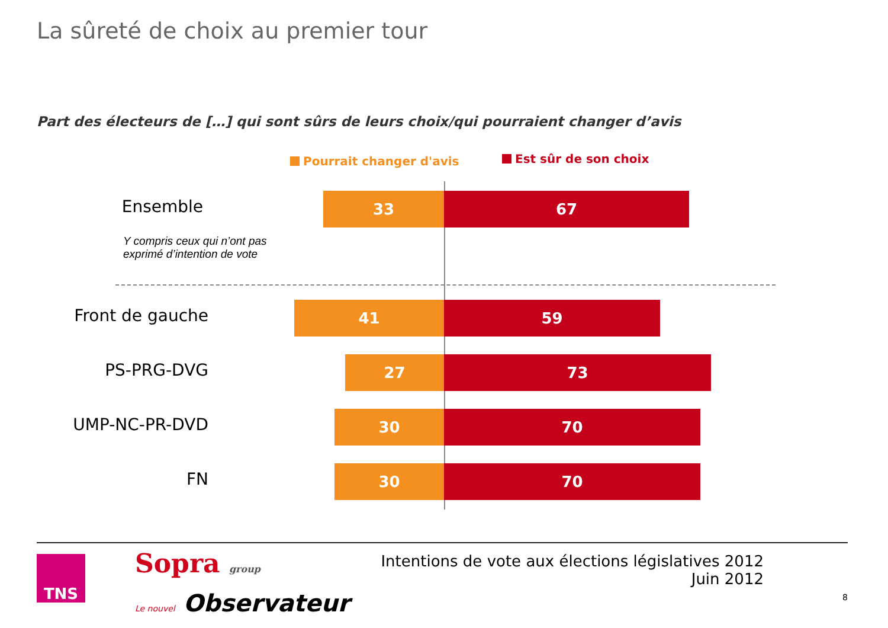La sûreté de choix au premier tour
Part des électeurs de […] qui sont sûrs de leurs choix/qui pourraient changer d’avis
Pourrait changer d'avis Est sûr de son choix
Ensemble 33 67
Y compris ceux qui n’ont pas
exprimé d’intention de vote
Front de gauche 41 59
PS-PRG-DVG 27 73
UMP-NC-PR-DVD 30 70
FN 30 70
TNS Sopra group
Le nouvel Observateur
Intentions de vote aux élections législatives 2012
Juin 2012
8